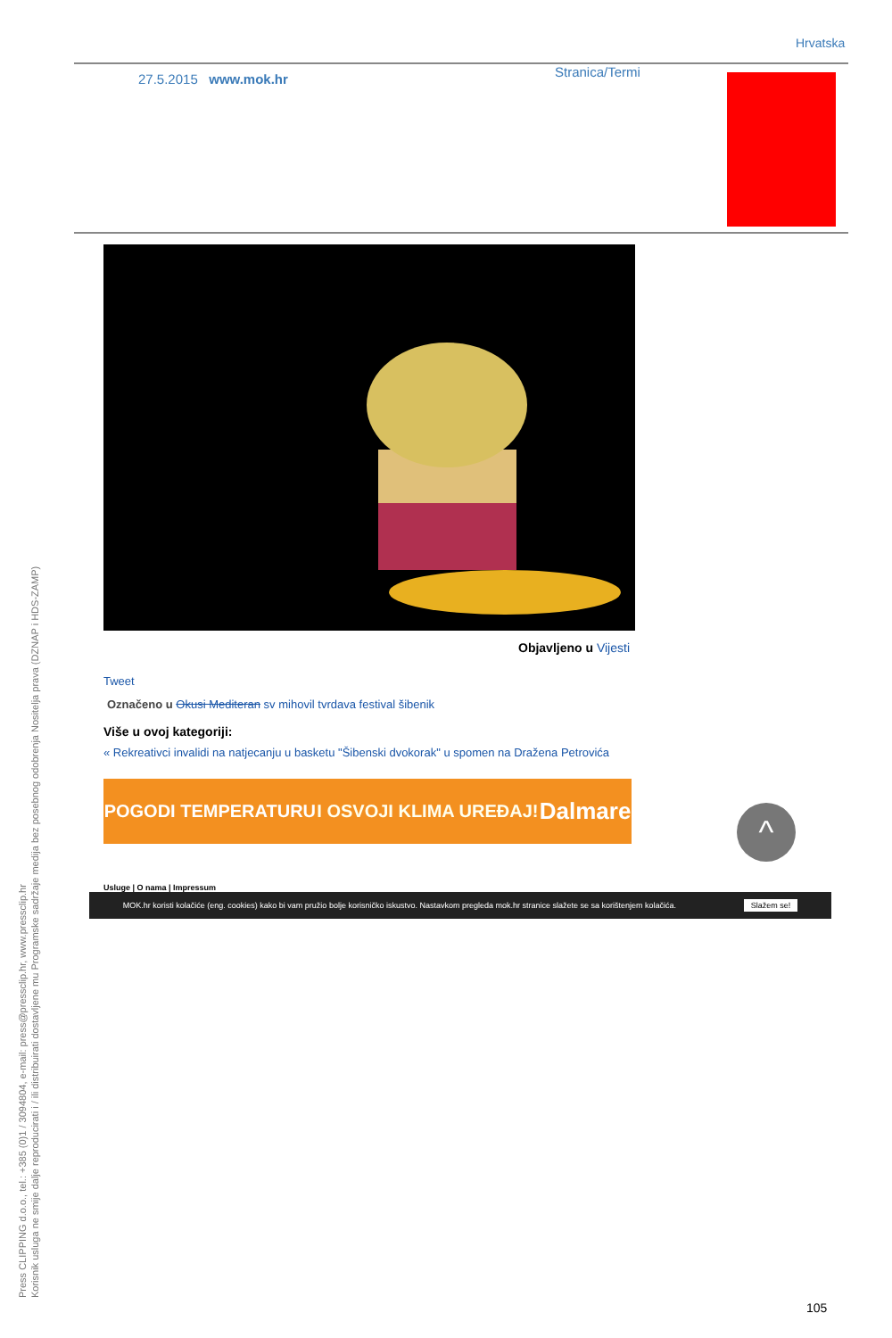Hrvatska
27.5.2015 www.mok.hr Stranica/Termi
Objavljeno u Vijesti
Tweet
Označeno u Okusi Mediteran sv mihovil tvrdava festival šibenik
Više u ovoj kategoriji:
« Rekreativci invalidi na natjecanju u basketu "Šibenski dvokorak" u spomen na Dražena Petrovića
POGODI TEMPERATURU I OSVOJI KLIMA UREĐAJ! Dalmare
^
Usluge | O nama | Impressum
MOK.hr koristi kolačiće (eng. cookies) kako bi vam pružio bolje korisničko iskustvo. Nastavkom pregleda mok.hr stranice slažete se sa korištenjem kolačića. Slažem se!
Press CLIPPING d.o.o., tel.: +385 (0)1 / 3094804, e-mail: press@pressclip.hr, www.pressclip.hr
Korisnik usluga ne smije dalje reproducirati i / ili distribuirati dostavljene mu Programske sadržaje medija bez posebnog odobrenja Nositelja prava (DZNAP i HDS-ZAMP)
105